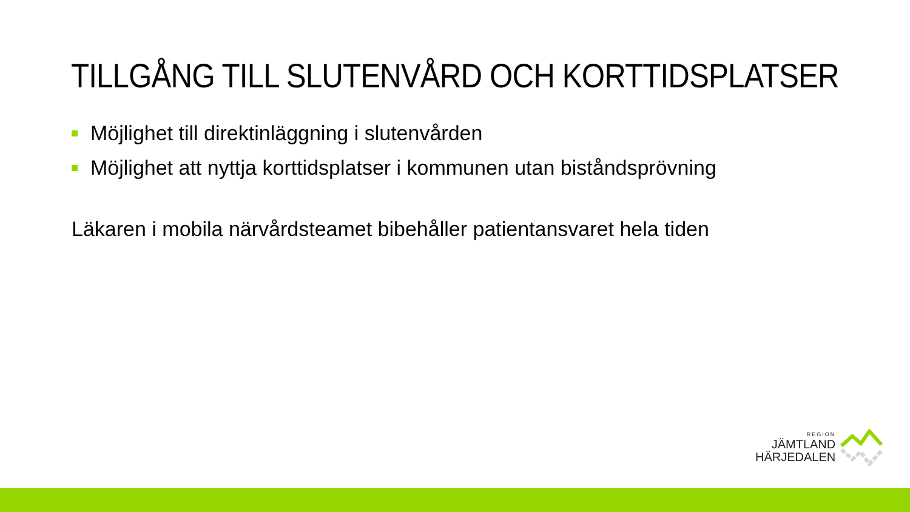TILLGÅNG TILL SLUTENVÅRD OCH KORTTIDSPLATSER
Möjlighet till direktinläggning i slutenvården
Möjlighet att nyttja korttidsplatser i kommunen utan biståndsprövning
Läkaren i mobila närvårdsteamet bibehåller patientansvaret hela tiden
REGION
JÄMTLAND
HÄRJEDALEN